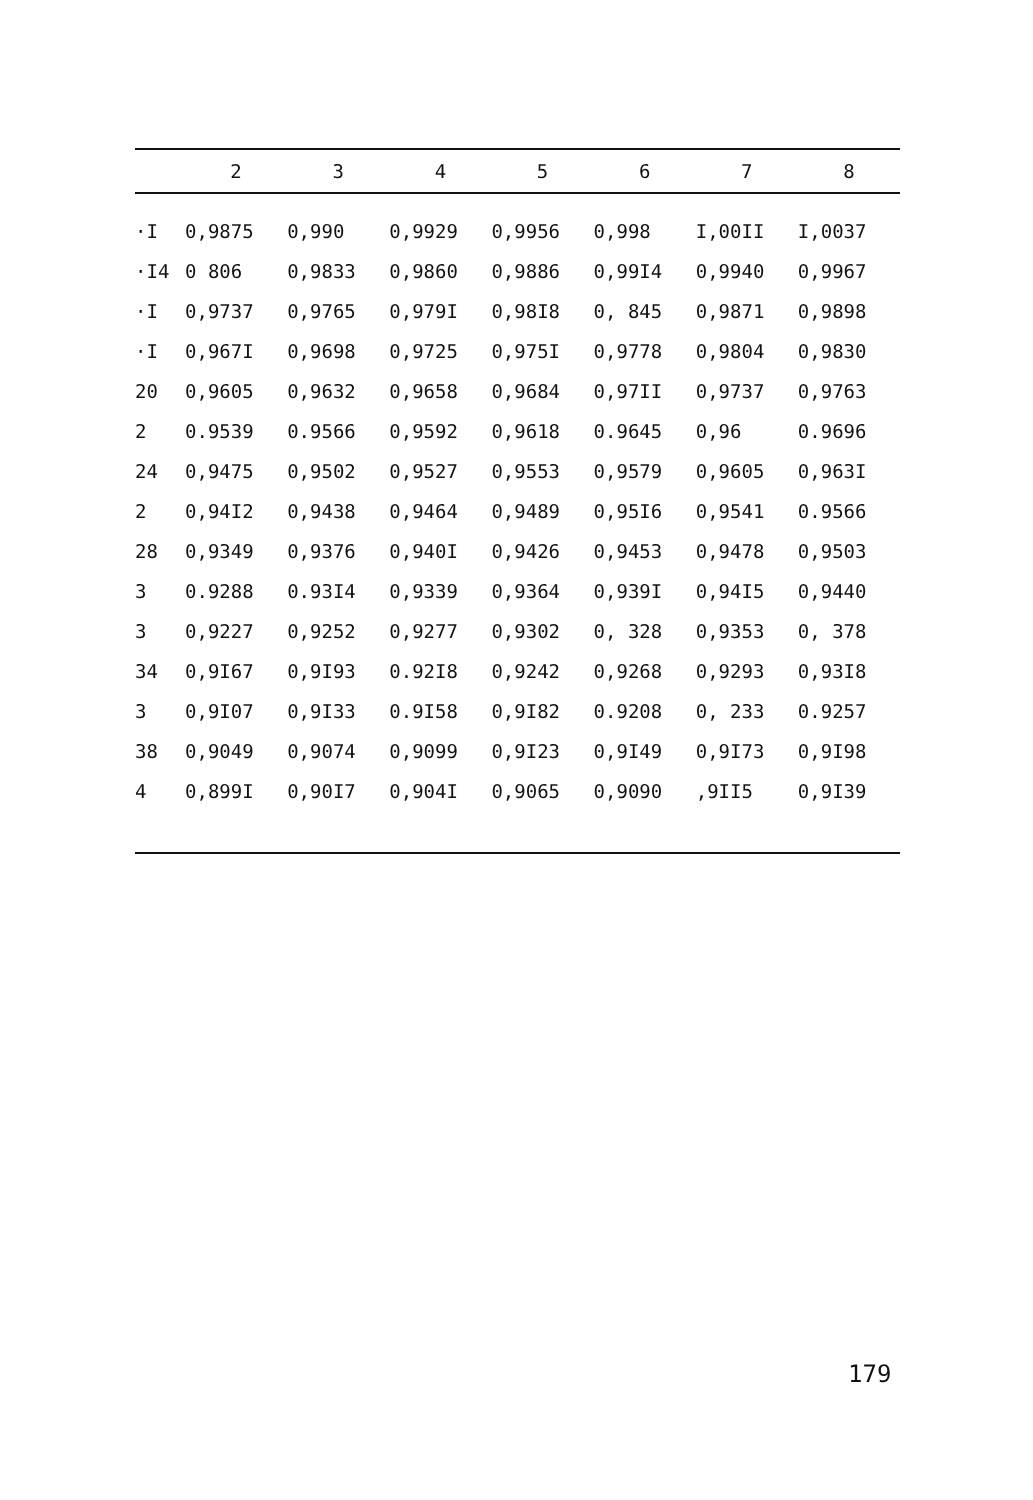| | 2 | 3 | 4 | 5 | 6 | 7 | 8 |
| --- | --- | --- | --- | --- | --- | --- | --- |
| ·I | 0,9875 | 0,990 | 0,9929 | 0,9956 | 0,998 | I,00II | I,0037 |
| ·I4 | 0 806 | 0,9833 | 0,9860 | 0,9886 | 0,99I4 | 0,9940 | 0,9967 |
| ·I | 0,9737 | 0,9765 | 0,979I | 0,98I8 | 0, 845 | 0,9871 | 0,9898 |
| ·I | 0,967I | 0,9698 | 0,9725 | 0,975I | 0,9778 | 0,9804 | 0,9830 |
| 20 | 0,9605 | 0,9632 | 0,9658 | 0,9684 | 0,97II | 0,9737 | 0,9763 |
| 2 | 0.9539 | 0.9566 | 0,9592 | 0,9618 | 0.9645 | 0,96 | 0.9696 |
| 24 | 0,9475 | 0,9502 | 0,9527 | 0,9553 | 0,9579 | 0,9605 | 0,963I |
| 2 | 0,94I2 | 0,9438 | 0,9464 | 0,9489 | 0,95I6 | 0,9541 | 0.9566 |
| 28 | 0,9349 | 0,9376 | 0,940I | 0,9426 | 0,9453 | 0,9478 | 0,9503 |
| 3 | 0.9288 | 0.93I4 | 0,9339 | 0,9364 | 0,939I | 0,94I5 | 0,9440 |
| 3 | 0,9227 | 0,9252 | 0,9277 | 0,9302 | 0, 328 | 0,9353 | 0, 378 |
| 34 | 0,9I67 | 0,9I93 | 0.92I8 | 0,9242 | 0,9268 | 0,9293 | 0,93I8 |
| 3 | 0,9I07 | 0,9I33 | 0.9I58 | 0,9I82 | 0.9208 | 0, 233 | 0.9257 |
| 38 | 0,9049 | 0,9074 | 0,9099 | 0,9I23 | 0,9I49 | 0,9I73 | 0,9I98 |
| 4 | 0,899I | 0,90I7 | 0,904I | 0,9065 | 0,9090 | ,9II5 | 0,9I39 |
179